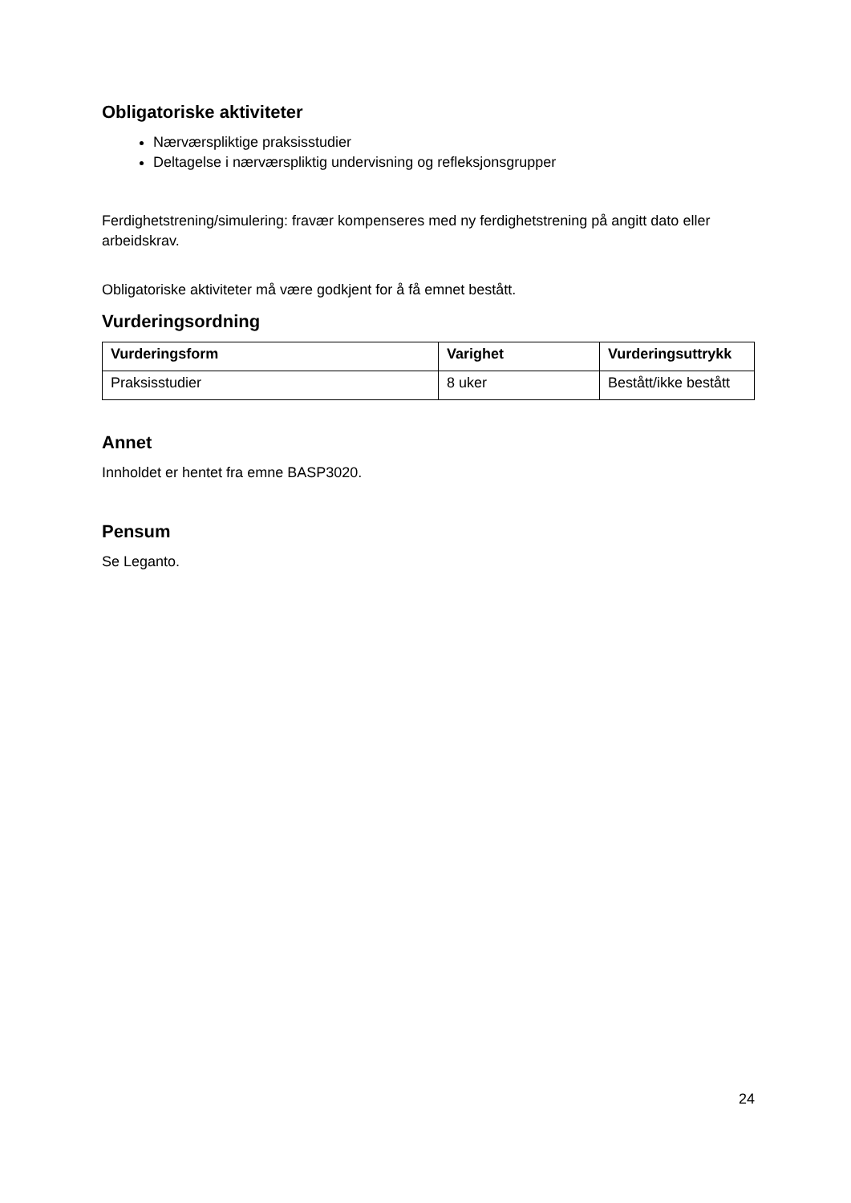Obligatoriske aktiviteter
Nærværspliktige praksisstudier
Deltagelse i nærværspliktig undervisning og refleksjonsgrupper
Ferdighetstrening/simulering: fravær kompenseres med ny ferdighetstrening på angitt dato eller arbeidskrav.
Obligatoriske aktiviteter må være godkjent for å få emnet bestått.
Vurderingsordning
| Vurderingsform | Varighet | Vurderingsuttrykk |
| --- | --- | --- |
| Praksisstudier | 8 uker | Bestått/ikke bestått |
Annet
Innholdet er hentet fra emne BASP3020.
Pensum
Se Leganto.
24